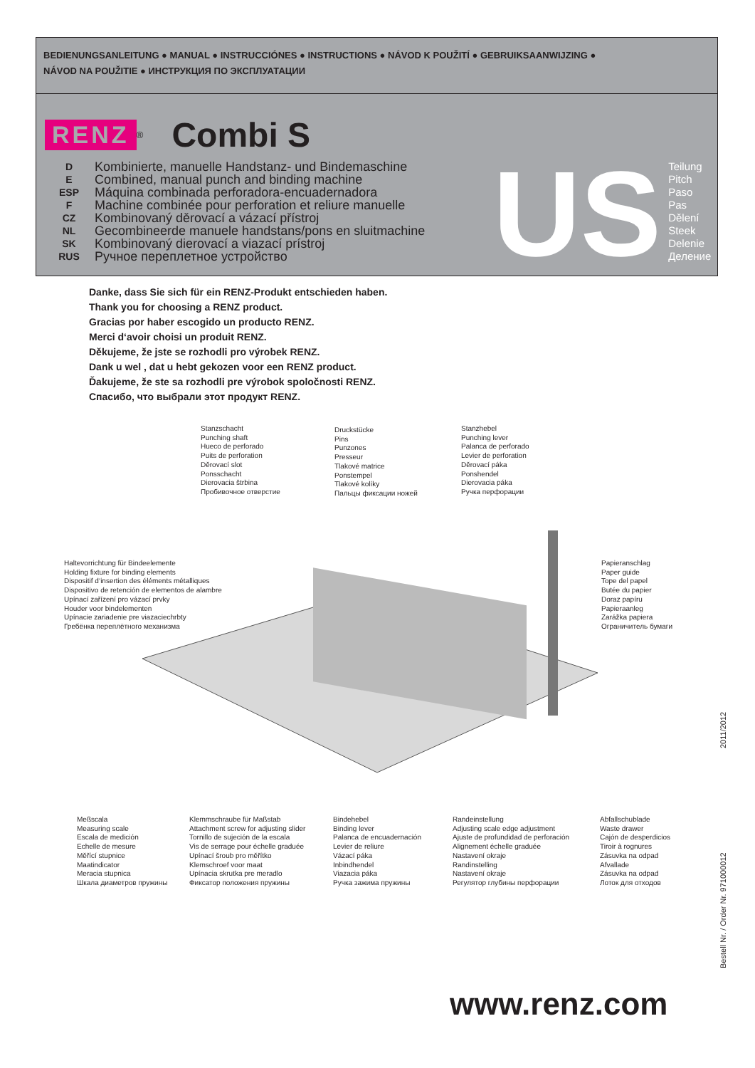BEDIENUNGSANLEITUNG ● MANUAL ● INSTRUCCIÓNES ● INSTRUCTIONS ● NÁVOD K POUŽITÍ ● GEBRUIKSAANWIJZING ●
NÁVOD NA POUŽITIE ● ИНСТРУКЦИЯ ПО ЭКСПЛУАТАЦИИ
RENZ<sup>®</sup> Combi S
D
E
ESP
F
CZ
NL
SK
RUS
Kombinierte, manuelle Handstanz- und Bindemaschine
Combined, manual punch and binding machine
Máquina combinada perforadora-encuadernadora
Machine combinée pour perforation et reliure manuelle
Kombinovaný děrovací a vázací přístroj
Gecombineerde manuele handstans/pons en sluitmachine
Kombinovaný dierovací a viazací prístroj
Ручное переплетное устройство
US
Teilung
Pitch
Paso
Pas
Dělení
Steek
Delenie
Деление
Danke, dass Sie sich für ein RENZ-Produkt entschieden haben.
Thank you for choosing a RENZ product.
Gracias por haber escogido un producto RENZ.
Merci d‘avoir choisi un produit RENZ.
Děkujeme, že jste se rozhodli pro výrobek RENZ.
Dank u wel , dat u hebt gekozen voor een RENZ product.
Ďakujeme, že ste sa rozhodli pre výrobok spoločnosti RENZ.
Спасибо, что выбрали этот продукт RENZ.
Stanzschacht
Punching shaft
Hueco de perforado
Puits de perforation
Děrovací slot
Ponsschacht
Dierovacia štrbina
Пробивочное отверстие
Druckstücke
Pins
Punzones
Presseur
Tlakové matrice
Ponstempel
Tlakové kolíky
Пальцы фиксации ножей
Stanzhebel
Punching lever
Palanca de perforado
Levier de perforation
Děrovací páka
Ponshendel
Dierovacia páka
Ручка перфорации
Haltevorrichtung für Bindeelemente
Holding fixture for binding elements
Dispositif d‘insertion des éléments métalliques
Dispositivo de retención de elementos de alambre
Upínací zařízení pro vázací prvky
Houder voor bindelementen
Upínacie zariadenie pre viazaciechrbty
Гребёнка переплётного механизма
Papieranschlag
Paper guide
Tope del papel
Butée du papier
Doraz papíru
Papieraanleg
Zarážka papiera
Ограничитель бумаги
Meßscala
Measuring scale
Escala de medición
Echelle de mesure
Měřící stupnice
Maatindicator
Meracia stupnica
Шкала диаметров пружины
Klemmschraube für Maßstab
Attachment screw for adjusting slider
Tornillo de sujeción de la escala
Vis de serrage pour échelle graduée
Upínací šroub pro měřítko
Klemschroef voor maat
Upínacia skrutka pre meradlo
Фиксатор положения пружины
Bindehebel
Binding lever
Palanca de encuadernación
Levier de reliure
Vázací páka
Inbindhendel
Viazacia páka
Ручка зажима пружины
Randeinstellung
Adjusting scale edge adjustment
Ajuste de profundidad de perforación
Alignement échelle graduée
Nastavení okraje
Randinstelling
Nastavení okraje
Регулятор глубины перфорации
Abfallschublade
Waste drawer
Cajón de desperdicios
Tiroir à rognures
Zásuvka na odpad
Afvallade
Zásuvka na odpad
Лоток для отходов
Bestell Nr. / Order Nr. 971000012 2011/2012
www.renz.com